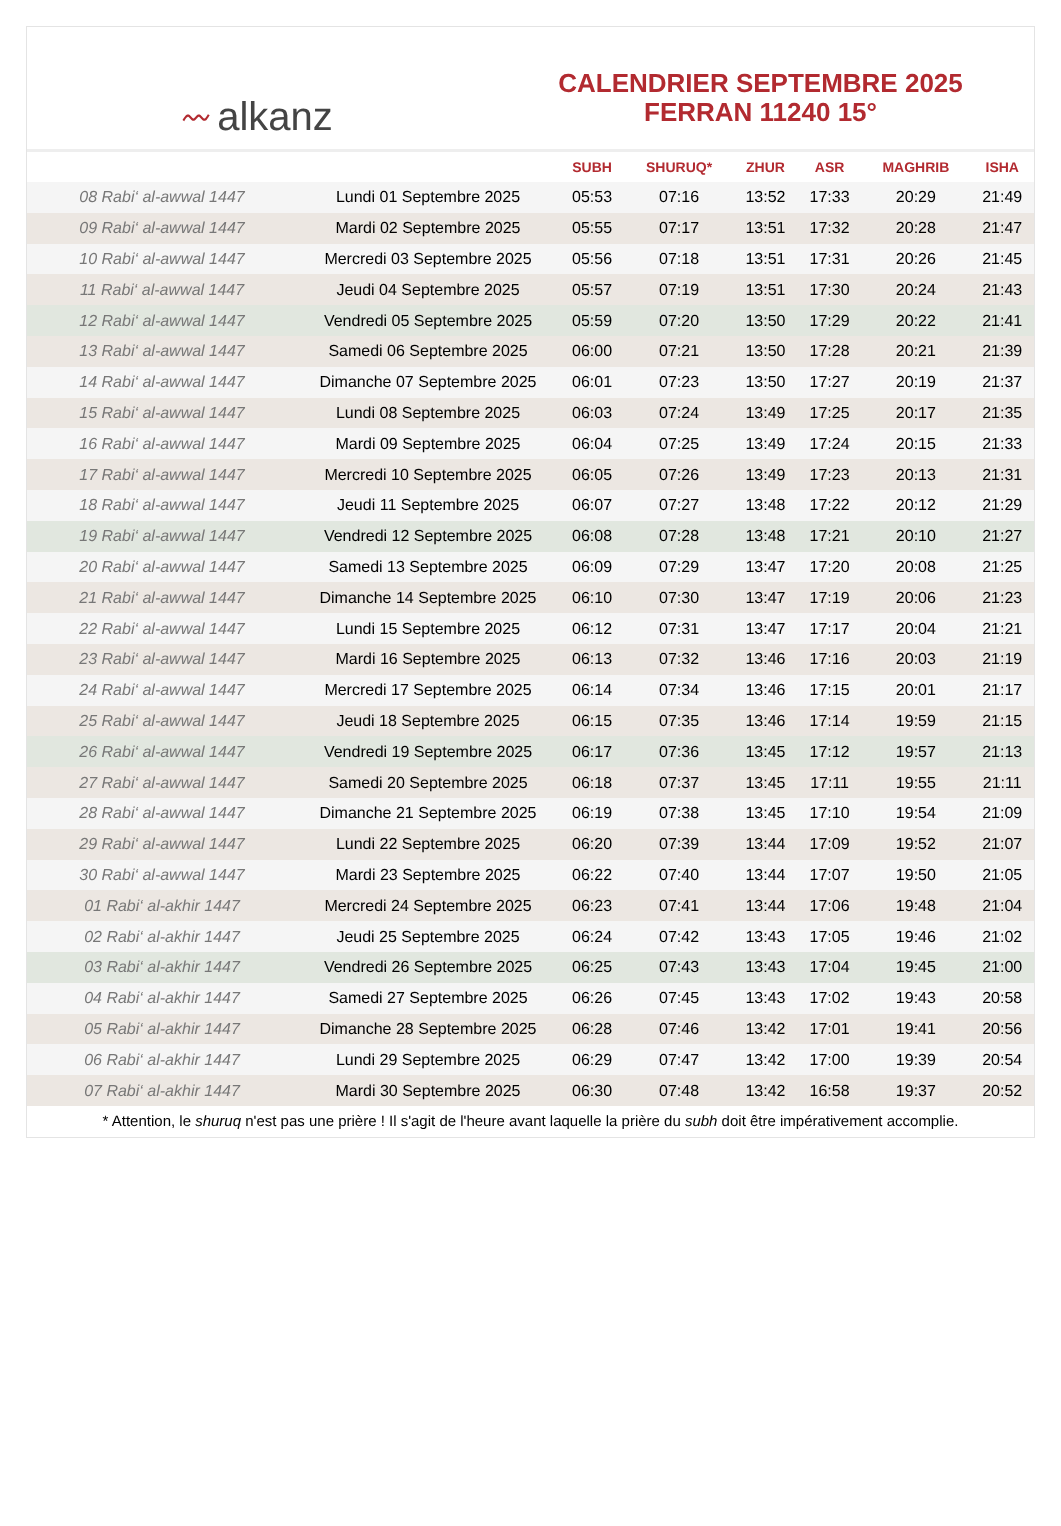〰 alkanz
CALENDRIER SEPTEMBRE 2025
FERRAN 11240 15°
| | | SUBH | SHURUQ* | ZHUR | ASR | MAGHRIB | ISHA |
| --- | --- | --- | --- | --- | --- | --- | --- |
| 08 Rabi‘ al-awwal 1447 | Lundi 01 Septembre 2025 | 05:53 | 07:16 | 13:52 | 17:33 | 20:29 | 21:49 |
| 09 Rabi‘ al-awwal 1447 | Mardi 02 Septembre 2025 | 05:55 | 07:17 | 13:51 | 17:32 | 20:28 | 21:47 |
| 10 Rabi‘ al-awwal 1447 | Mercredi 03 Septembre 2025 | 05:56 | 07:18 | 13:51 | 17:31 | 20:26 | 21:45 |
| 11 Rabi‘ al-awwal 1447 | Jeudi 04 Septembre 2025 | 05:57 | 07:19 | 13:51 | 17:30 | 20:24 | 21:43 |
| 12 Rabi‘ al-awwal 1447 | Vendredi 05 Septembre 2025 | 05:59 | 07:20 | 13:50 | 17:29 | 20:22 | 21:41 |
| 13 Rabi‘ al-awwal 1447 | Samedi 06 Septembre 2025 | 06:00 | 07:21 | 13:50 | 17:28 | 20:21 | 21:39 |
| 14 Rabi‘ al-awwal 1447 | Dimanche 07 Septembre 2025 | 06:01 | 07:23 | 13:50 | 17:27 | 20:19 | 21:37 |
| 15 Rabi‘ al-awwal 1447 | Lundi 08 Septembre 2025 | 06:03 | 07:24 | 13:49 | 17:25 | 20:17 | 21:35 |
| 16 Rabi‘ al-awwal 1447 | Mardi 09 Septembre 2025 | 06:04 | 07:25 | 13:49 | 17:24 | 20:15 | 21:33 |
| 17 Rabi‘ al-awwal 1447 | Mercredi 10 Septembre 2025 | 06:05 | 07:26 | 13:49 | 17:23 | 20:13 | 21:31 |
| 18 Rabi‘ al-awwal 1447 | Jeudi 11 Septembre 2025 | 06:07 | 07:27 | 13:48 | 17:22 | 20:12 | 21:29 |
| 19 Rabi‘ al-awwal 1447 | Vendredi 12 Septembre 2025 | 06:08 | 07:28 | 13:48 | 17:21 | 20:10 | 21:27 |
| 20 Rabi‘ al-awwal 1447 | Samedi 13 Septembre 2025 | 06:09 | 07:29 | 13:47 | 17:20 | 20:08 | 21:25 |
| 21 Rabi‘ al-awwal 1447 | Dimanche 14 Septembre 2025 | 06:10 | 07:30 | 13:47 | 17:19 | 20:06 | 21:23 |
| 22 Rabi‘ al-awwal 1447 | Lundi 15 Septembre 2025 | 06:12 | 07:31 | 13:47 | 17:17 | 20:04 | 21:21 |
| 23 Rabi‘ al-awwal 1447 | Mardi 16 Septembre 2025 | 06:13 | 07:32 | 13:46 | 17:16 | 20:03 | 21:19 |
| 24 Rabi‘ al-awwal 1447 | Mercredi 17 Septembre 2025 | 06:14 | 07:34 | 13:46 | 17:15 | 20:01 | 21:17 |
| 25 Rabi‘ al-awwal 1447 | Jeudi 18 Septembre 2025 | 06:15 | 07:35 | 13:46 | 17:14 | 19:59 | 21:15 |
| 26 Rabi‘ al-awwal 1447 | Vendredi 19 Septembre 2025 | 06:17 | 07:36 | 13:45 | 17:12 | 19:57 | 21:13 |
| 27 Rabi‘ al-awwal 1447 | Samedi 20 Septembre 2025 | 06:18 | 07:37 | 13:45 | 17:11 | 19:55 | 21:11 |
| 28 Rabi‘ al-awwal 1447 | Dimanche 21 Septembre 2025 | 06:19 | 07:38 | 13:45 | 17:10 | 19:54 | 21:09 |
| 29 Rabi‘ al-awwal 1447 | Lundi 22 Septembre 2025 | 06:20 | 07:39 | 13:44 | 17:09 | 19:52 | 21:07 |
| 30 Rabi‘ al-awwal 1447 | Mardi 23 Septembre 2025 | 06:22 | 07:40 | 13:44 | 17:07 | 19:50 | 21:05 |
| 01 Rabi‘ al-akhir 1447 | Mercredi 24 Septembre 2025 | 06:23 | 07:41 | 13:44 | 17:06 | 19:48 | 21:04 |
| 02 Rabi‘ al-akhir 1447 | Jeudi 25 Septembre 2025 | 06:24 | 07:42 | 13:43 | 17:05 | 19:46 | 21:02 |
| 03 Rabi‘ al-akhir 1447 | Vendredi 26 Septembre 2025 | 06:25 | 07:43 | 13:43 | 17:04 | 19:45 | 21:00 |
| 04 Rabi‘ al-akhir 1447 | Samedi 27 Septembre 2025 | 06:26 | 07:45 | 13:43 | 17:02 | 19:43 | 20:58 |
| 05 Rabi‘ al-akhir 1447 | Dimanche 28 Septembre 2025 | 06:28 | 07:46 | 13:42 | 17:01 | 19:41 | 20:56 |
| 06 Rabi‘ al-akhir 1447 | Lundi 29 Septembre 2025 | 06:29 | 07:47 | 13:42 | 17:00 | 19:39 | 20:54 |
| 07 Rabi‘ al-akhir 1447 | Mardi 30 Septembre 2025 | 06:30 | 07:48 | 13:42 | 16:58 | 19:37 | 20:52 |
* Attention, le shuruq n'est pas une prière ! Il s'agit de l'heure avant laquelle la prière du subh doit être impérativement accomplie.